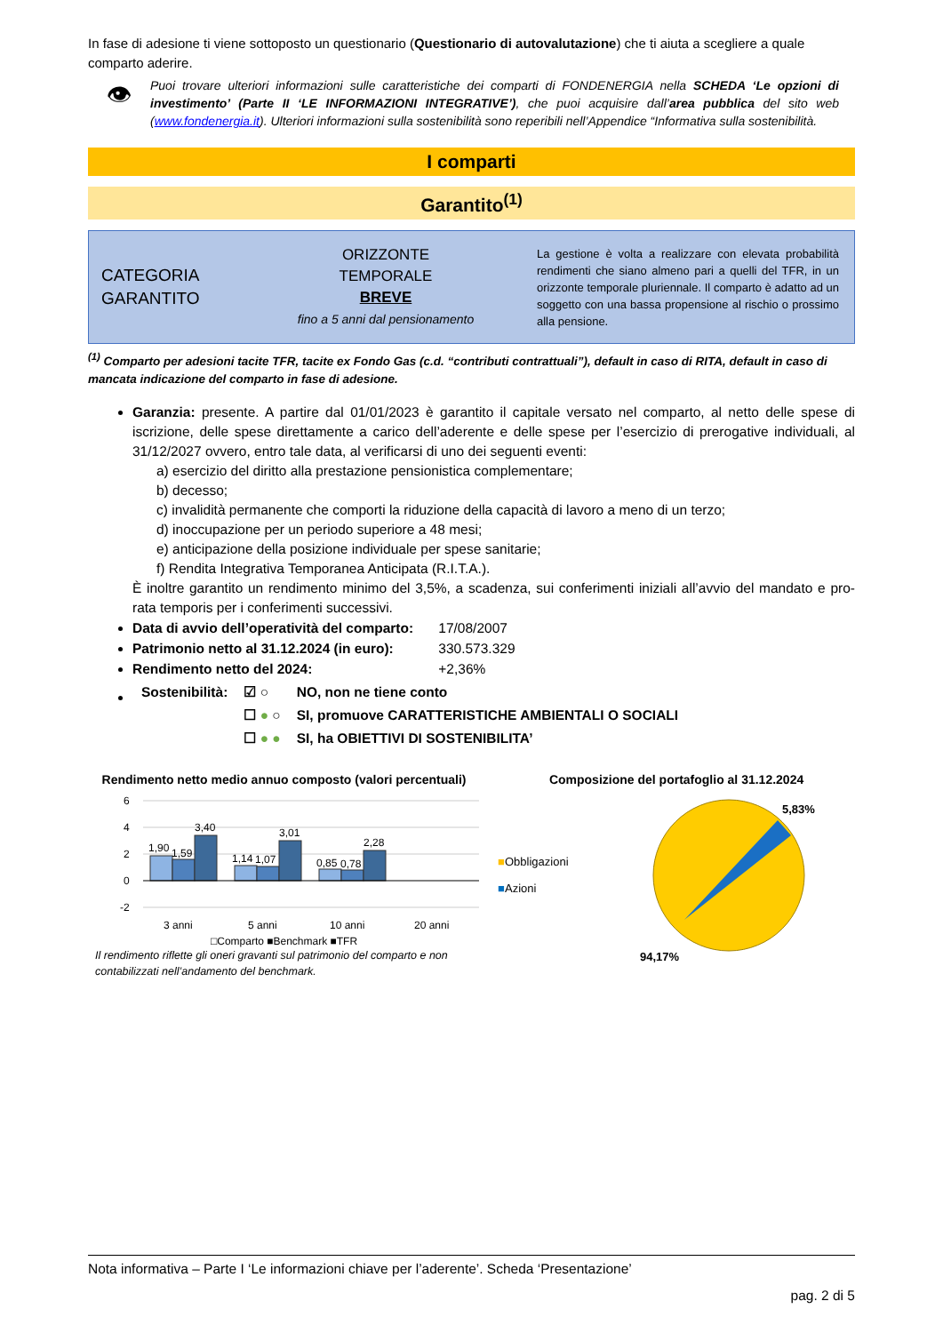In fase di adesione ti viene sottoposto un questionario (Questionario di autovalutazione) che ti aiuta a scegliere a quale comparto aderire.
👁
Puoi trovare ulteriori informazioni sulle caratteristiche dei comparti di FONDENERGIA nella SCHEDA ‘Le opzioni di investimento’ (Parte II ‘LE INFORMAZIONI INTEGRATIVE’), che puoi acquisire dall’area pubblica del sito web (www.fondenergia.it). Ulteriori informazioni sulla sostenibilità sono reperibili nell’Appendice “Informativa sulla sostenibilità.
I comparti
Garantito<sup>(1)</sup>
CATEGORIA
GARANTITO
ORIZZONTE
TEMPORALE
BREVE
fino a 5 anni dal pensionamento
La gestione è volta a realizzare con elevata probabilità rendimenti che siano almeno pari a quelli del TFR, in un orizzonte temporale pluriennale. Il comparto è adatto ad un soggetto con una bassa propensione al rischio o prossimo alla pensione.
<sup>(1)</sup> Comparto per adesioni tacite TFR, tacite ex Fondo Gas (c.d. “contributi contrattuali”), default in caso di RITA, default in caso di mancata indicazione del comparto in fase di adesione.
Garanzia: presente. A partire dal 01/01/2023 è garantito il capitale versato nel comparto, al netto delle spese di iscrizione, delle spese direttamente a carico dell’aderente e delle spese per l’esercizio di prerogative individuali, al 31/12/2027 ovvero, entro tale data, al verificarsi di uno dei seguenti eventi:
a) esercizio del diritto alla prestazione pensionistica complementare;
b) decesso;
c) invalidità permanente che comporti la riduzione della capacità di lavoro a meno di un terzo;
d) inoccupazione per un periodo superiore a 48 mesi;
e) anticipazione della posizione individuale per spese sanitarie;
f) Rendita Integrativa Temporanea Anticipata (R.I.T.A.).
È inoltre garantito un rendimento minimo del 3,5%, a scadenza, sui conferimenti iniziali all’avvio del mandato e pro-rata temporis per i conferimenti successivi.
Data di avvio dell’operatività del comparto: 17/08/2007
Patrimonio netto al 31.12.2024 (in euro): 330.573.329
Rendimento netto del 2024: +2,36%
| Sostenibilità: | ☑ ○ | NO, non ne tiene conto |
| | ☐ ● ○ | SI, promuove CARATTERISTICHE AMBIENTALI O SOCIALI |
| | ☐ ● ● | SI, ha OBIETTIVI DI SOSTENIBILITA’ |
Rendimento netto medio annuo composto (valori percentuali)
6
4
2
0
-2
1,90
1,59
3,40
1,14
1,07
3,01
0,85
0,78
2,28
3 anni
5 anni
10 anni
20 anni
□Comparto ■Benchmark ■TFR
Il rendimento riflette gli oneri gravanti sul patrimonio del comparto e non contabilizzati nell’andamento del benchmark.
Composizione del portafoglio al 31.12.2024
■Obbligazioni
■Azioni
5,83%
94,17%
Nota informativa – Parte I ‘Le informazioni chiave per l’aderente’. Scheda ‘Presentazione’
pag. 2 di 5